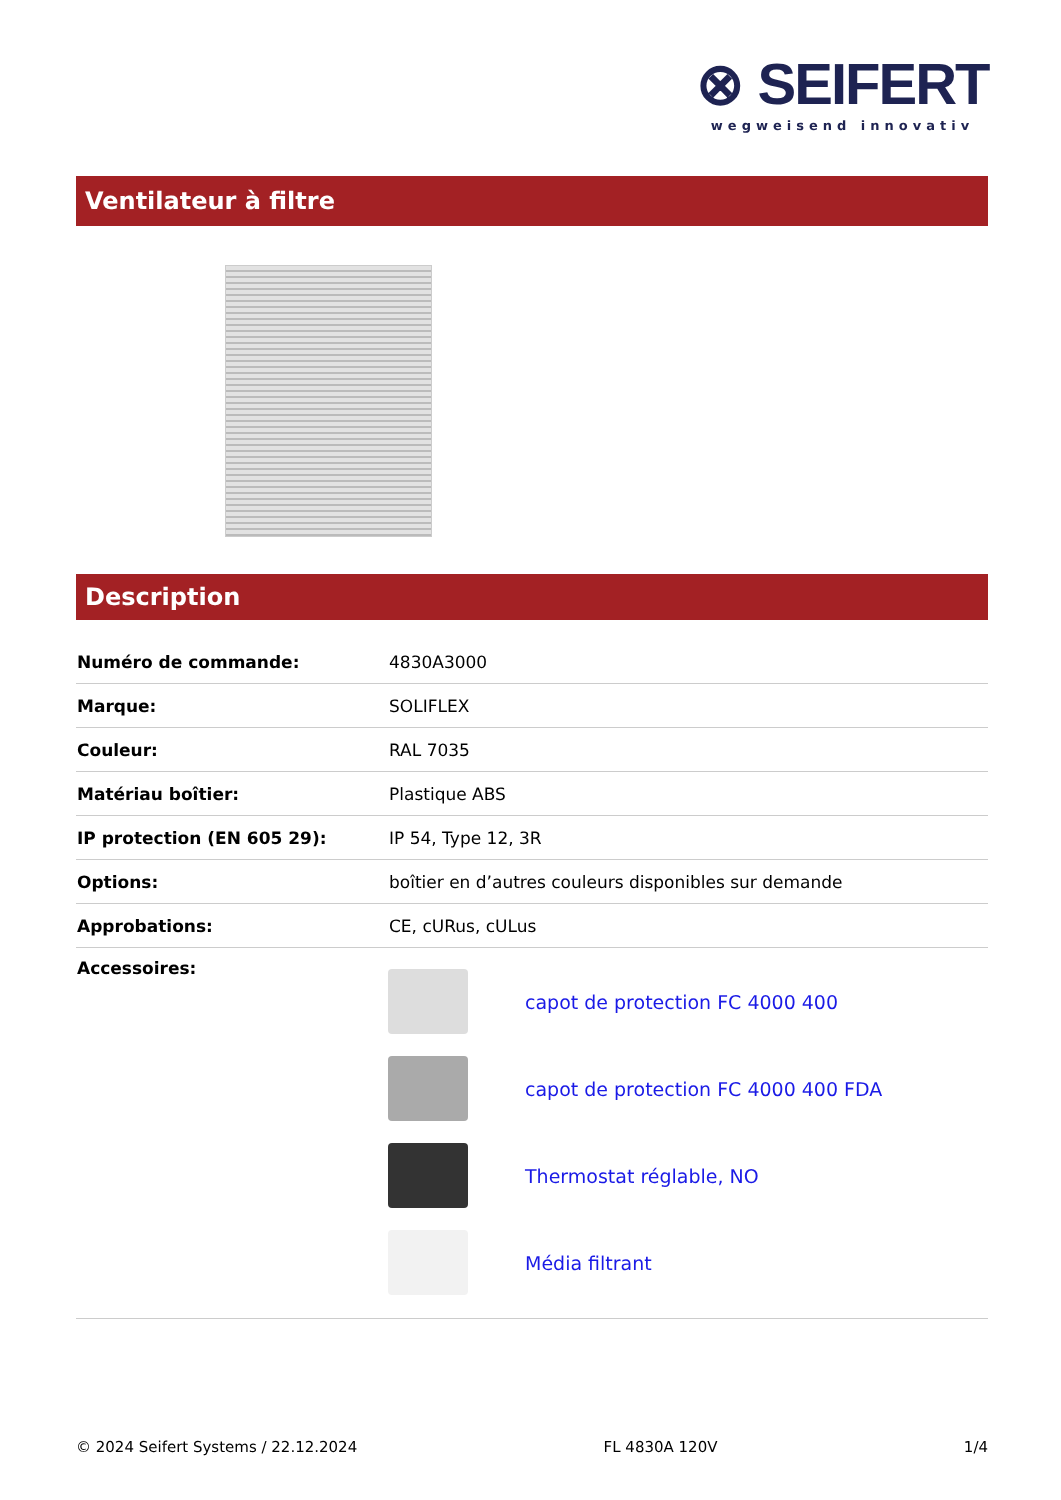⊗ SEIFERT
wegweisend innovativ
Ventilateur à filtre
Description
| Numéro de commande: | 4830A3000 |
| Marque: | SOLIFLEX |
| Couleur: | RAL 7035 |
| Matériau boîtier: | Plastique ABS |
| IP protection (EN 605 29): | IP 54, Type 12, 3R |
| Options: | boîtier en d’autres couleurs disponibles sur demande |
| Approbations: | CE, cURus, cULus |
| Accessoires: | capot de protection FC 4000 400 capot de protection FC 4000 400 FDA Thermostat réglable, NO Média filtrant |
© 2024 Seifert Systems / 22.12.2024 FL 4830A 120V 1/4